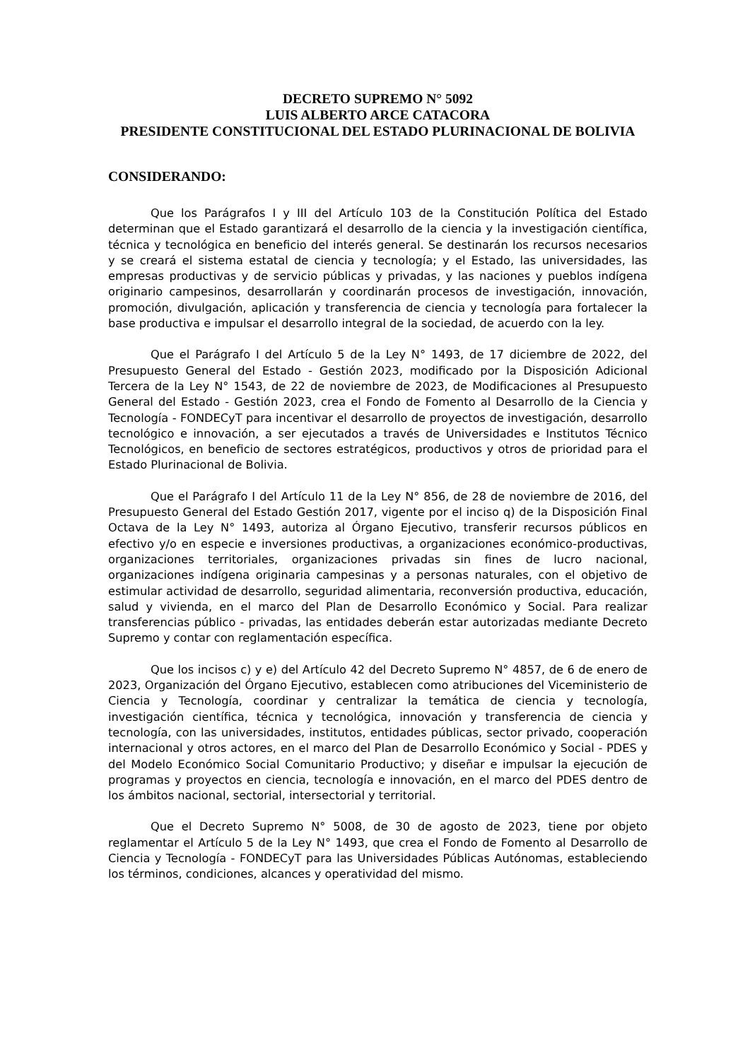DECRETO SUPREMO N° 5092
LUIS ALBERTO ARCE CATACORA
PRESIDENTE CONSTITUCIONAL DEL ESTADO PLURINACIONAL DE BOLIVIA
CONSIDERANDO:
Que los Parágrafos I y III del Artículo 103 de la Constitución Política del Estado determinan que el Estado garantizará el desarrollo de la ciencia y la investigación científica, técnica y tecnológica en beneficio del interés general. Se destinarán los recursos necesarios y se creará el sistema estatal de ciencia y tecnología; y el Estado, las universidades, las empresas productivas y de servicio públicas y privadas, y las naciones y pueblos indígena originario campesinos, desarrollarán y coordinarán procesos de investigación, innovación, promoción, divulgación, aplicación y transferencia de ciencia y tecnología para fortalecer la base productiva e impulsar el desarrollo integral de la sociedad, de acuerdo con la ley.
Que el Parágrafo I del Artículo 5 de la Ley N° 1493, de 17 diciembre de 2022, del Presupuesto General del Estado - Gestión 2023, modificado por la Disposición Adicional Tercera de la Ley N° 1543, de 22 de noviembre de 2023, de Modificaciones al Presupuesto General del Estado - Gestión 2023, crea el Fondo de Fomento al Desarrollo de la Ciencia y Tecnología - FONDECyT para incentivar el desarrollo de proyectos de investigación, desarrollo tecnológico e innovación, a ser ejecutados a través de Universidades e Institutos Técnico Tecnológicos, en beneficio de sectores estratégicos, productivos y otros de prioridad para el Estado Plurinacional de Bolivia.
Que el Parágrafo I del Artículo 11 de la Ley N° 856, de 28 de noviembre de 2016, del Presupuesto General del Estado Gestión 2017, vigente por el inciso q) de la Disposición Final Octava de la Ley N° 1493, autoriza al Órgano Ejecutivo, transferir recursos públicos en efectivo y/o en especie e inversiones productivas, a organizaciones económico-productivas, organizaciones territoriales, organizaciones privadas sin fines de lucro nacional, organizaciones indígena originaria campesinas y a personas naturales, con el objetivo de estimular actividad de desarrollo, seguridad alimentaria, reconversión productiva, educación, salud y vivienda, en el marco del Plan de Desarrollo Económico y Social. Para realizar transferencias público - privadas, las entidades deberán estar autorizadas mediante Decreto Supremo y contar con reglamentación específica.
Que los incisos c) y e) del Artículo 42 del Decreto Supremo N° 4857, de 6 de enero de 2023, Organización del Órgano Ejecutivo, establecen como atribuciones del Viceministerio de Ciencia y Tecnología, coordinar y centralizar la temática de ciencia y tecnología, investigación científica, técnica y tecnológica, innovación y transferencia de ciencia y tecnología, con las universidades, institutos, entidades públicas, sector privado, cooperación internacional y otros actores, en el marco del Plan de Desarrollo Económico y Social - PDES y del Modelo Económico Social Comunitario Productivo; y diseñar e impulsar la ejecución de programas y proyectos en ciencia, tecnología e innovación, en el marco del PDES dentro de los ámbitos nacional, sectorial, intersectorial y territorial.
Que el Decreto Supremo N° 5008, de 30 de agosto de 2023, tiene por objeto reglamentar el Artículo 5 de la Ley N° 1493, que crea el Fondo de Fomento al Desarrollo de Ciencia y Tecnología - FONDECyT para las Universidades Públicas Autónomas, estableciendo los términos, condiciones, alcances y operatividad del mismo.